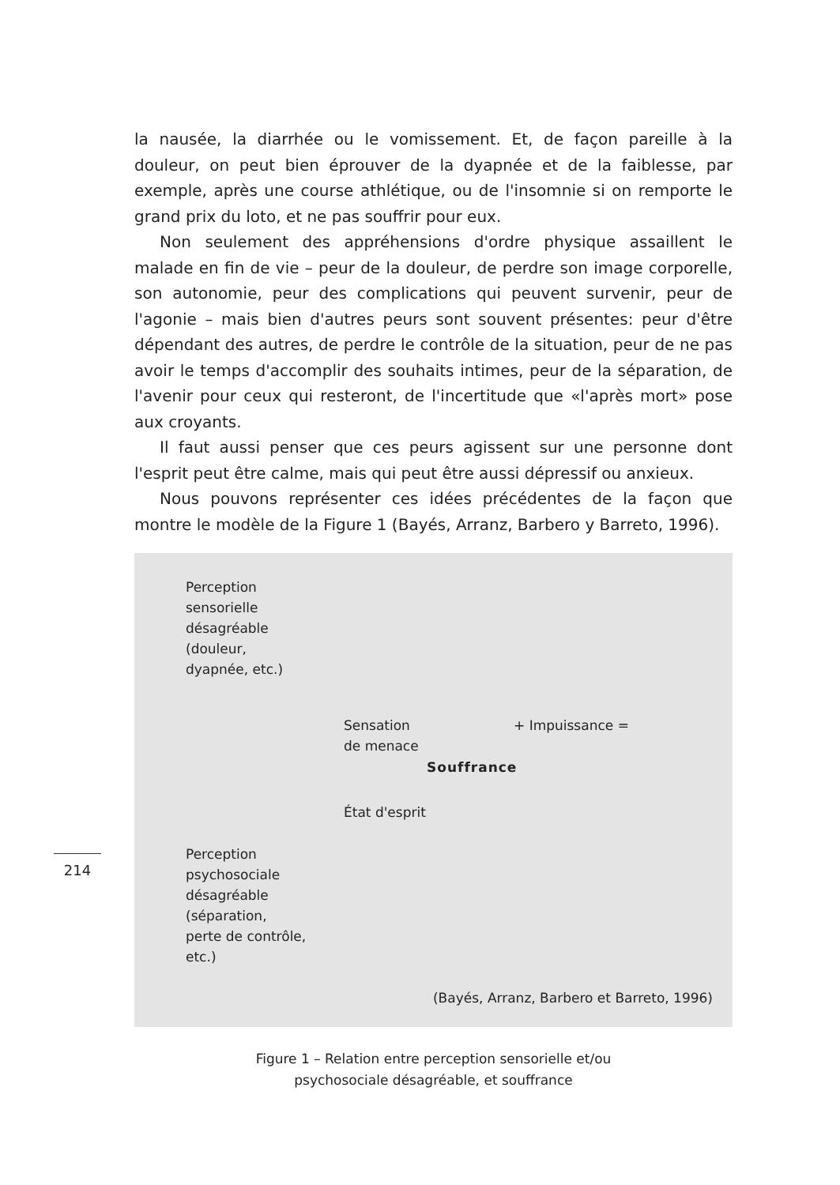la nausée, la diarrhée ou le vomissement. Et, de façon pareille à la douleur, on peut bien éprouver de la dyapnée et de la faiblesse, par exemple, après une course athlétique, ou de l'insomnie si on remporte le grand prix du loto, et ne pas souffrir pour eux.
Non seulement des appréhensions d'ordre physique assaillent le malade en fin de vie – peur de la douleur, de perdre son image corporelle, son autonomie, peur des complications qui peuvent survenir, peur de l'agonie – mais bien d'autres peurs sont souvent présentes: peur d'être dépendant des autres, de perdre le contrôle de la situation, peur de ne pas avoir le temps d'accomplir des souhaits intimes, peur de la séparation, de l'avenir pour ceux qui resteront, de l'incertitude que «l'après mort» pose aux croyants.
Il faut aussi penser que ces peurs agissent sur une personne dont l'esprit peut être calme, mais qui peut être aussi dépressif ou anxieux.
Nous pouvons représenter ces idées précédentes de la façon que montre le modèle de la Figure 1 (Bayés, Arranz, Barbero y Barreto, 1996).
Perception
sensorielle
désagréable
(douleur,
dyapnée, etc.)
Sensation
de menace
+ Impuissance =
Souffrance
État d'esprit
Perception
psychosociale
désagréable
(séparation,
perte de contrôle,
etc.)
(Bayés, Arranz, Barbero et Barreto, 1996)
Figure 1 – Relation entre perception sensorielle et/ou
psychosociale désagréable, et souffrance
214